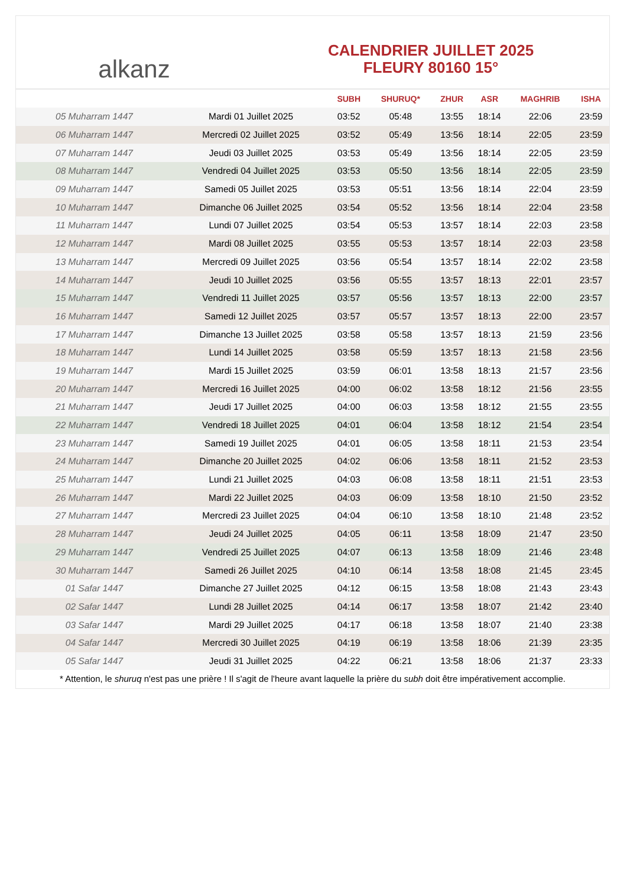alkanz
CALENDRIER JUILLET 2025
FLEURY 80160 15°
| | | SUBH | SHURUQ* | ZHUR | ASR | MAGHRIB | ISHA |
| --- | --- | --- | --- | --- | --- | --- | --- |
| 05 Muharram 1447 | Mardi 01 Juillet 2025 | 03:52 | 05:48 | 13:55 | 18:14 | 22:06 | 23:59 |
| 06 Muharram 1447 | Mercredi 02 Juillet 2025 | 03:52 | 05:49 | 13:56 | 18:14 | 22:05 | 23:59 |
| 07 Muharram 1447 | Jeudi 03 Juillet 2025 | 03:53 | 05:49 | 13:56 | 18:14 | 22:05 | 23:59 |
| 08 Muharram 1447 | Vendredi 04 Juillet 2025 | 03:53 | 05:50 | 13:56 | 18:14 | 22:05 | 23:59 |
| 09 Muharram 1447 | Samedi 05 Juillet 2025 | 03:53 | 05:51 | 13:56 | 18:14 | 22:04 | 23:59 |
| 10 Muharram 1447 | Dimanche 06 Juillet 2025 | 03:54 | 05:52 | 13:56 | 18:14 | 22:04 | 23:58 |
| 11 Muharram 1447 | Lundi 07 Juillet 2025 | 03:54 | 05:53 | 13:57 | 18:14 | 22:03 | 23:58 |
| 12 Muharram 1447 | Mardi 08 Juillet 2025 | 03:55 | 05:53 | 13:57 | 18:14 | 22:03 | 23:58 |
| 13 Muharram 1447 | Mercredi 09 Juillet 2025 | 03:56 | 05:54 | 13:57 | 18:14 | 22:02 | 23:58 |
| 14 Muharram 1447 | Jeudi 10 Juillet 2025 | 03:56 | 05:55 | 13:57 | 18:13 | 22:01 | 23:57 |
| 15 Muharram 1447 | Vendredi 11 Juillet 2025 | 03:57 | 05:56 | 13:57 | 18:13 | 22:00 | 23:57 |
| 16 Muharram 1447 | Samedi 12 Juillet 2025 | 03:57 | 05:57 | 13:57 | 18:13 | 22:00 | 23:57 |
| 17 Muharram 1447 | Dimanche 13 Juillet 2025 | 03:58 | 05:58 | 13:57 | 18:13 | 21:59 | 23:56 |
| 18 Muharram 1447 | Lundi 14 Juillet 2025 | 03:58 | 05:59 | 13:57 | 18:13 | 21:58 | 23:56 |
| 19 Muharram 1447 | Mardi 15 Juillet 2025 | 03:59 | 06:01 | 13:58 | 18:13 | 21:57 | 23:56 |
| 20 Muharram 1447 | Mercredi 16 Juillet 2025 | 04:00 | 06:02 | 13:58 | 18:12 | 21:56 | 23:55 |
| 21 Muharram 1447 | Jeudi 17 Juillet 2025 | 04:00 | 06:03 | 13:58 | 18:12 | 21:55 | 23:55 |
| 22 Muharram 1447 | Vendredi 18 Juillet 2025 | 04:01 | 06:04 | 13:58 | 18:12 | 21:54 | 23:54 |
| 23 Muharram 1447 | Samedi 19 Juillet 2025 | 04:01 | 06:05 | 13:58 | 18:11 | 21:53 | 23:54 |
| 24 Muharram 1447 | Dimanche 20 Juillet 2025 | 04:02 | 06:06 | 13:58 | 18:11 | 21:52 | 23:53 |
| 25 Muharram 1447 | Lundi 21 Juillet 2025 | 04:03 | 06:08 | 13:58 | 18:11 | 21:51 | 23:53 |
| 26 Muharram 1447 | Mardi 22 Juillet 2025 | 04:03 | 06:09 | 13:58 | 18:10 | 21:50 | 23:52 |
| 27 Muharram 1447 | Mercredi 23 Juillet 2025 | 04:04 | 06:10 | 13:58 | 18:10 | 21:48 | 23:52 |
| 28 Muharram 1447 | Jeudi 24 Juillet 2025 | 04:05 | 06:11 | 13:58 | 18:09 | 21:47 | 23:50 |
| 29 Muharram 1447 | Vendredi 25 Juillet 2025 | 04:07 | 06:13 | 13:58 | 18:09 | 21:46 | 23:48 |
| 30 Muharram 1447 | Samedi 26 Juillet 2025 | 04:10 | 06:14 | 13:58 | 18:08 | 21:45 | 23:45 |
| 01 Safar 1447 | Dimanche 27 Juillet 2025 | 04:12 | 06:15 | 13:58 | 18:08 | 21:43 | 23:43 |
| 02 Safar 1447 | Lundi 28 Juillet 2025 | 04:14 | 06:17 | 13:58 | 18:07 | 21:42 | 23:40 |
| 03 Safar 1447 | Mardi 29 Juillet 2025 | 04:17 | 06:18 | 13:58 | 18:07 | 21:40 | 23:38 |
| 04 Safar 1447 | Mercredi 30 Juillet 2025 | 04:19 | 06:19 | 13:58 | 18:06 | 21:39 | 23:35 |
| 05 Safar 1447 | Jeudi 31 Juillet 2025 | 04:22 | 06:21 | 13:58 | 18:06 | 21:37 | 23:33 |
* Attention, le shuruq n'est pas une prière ! Il s'agit de l'heure avant laquelle la prière du subh doit être impérativement accomplie.